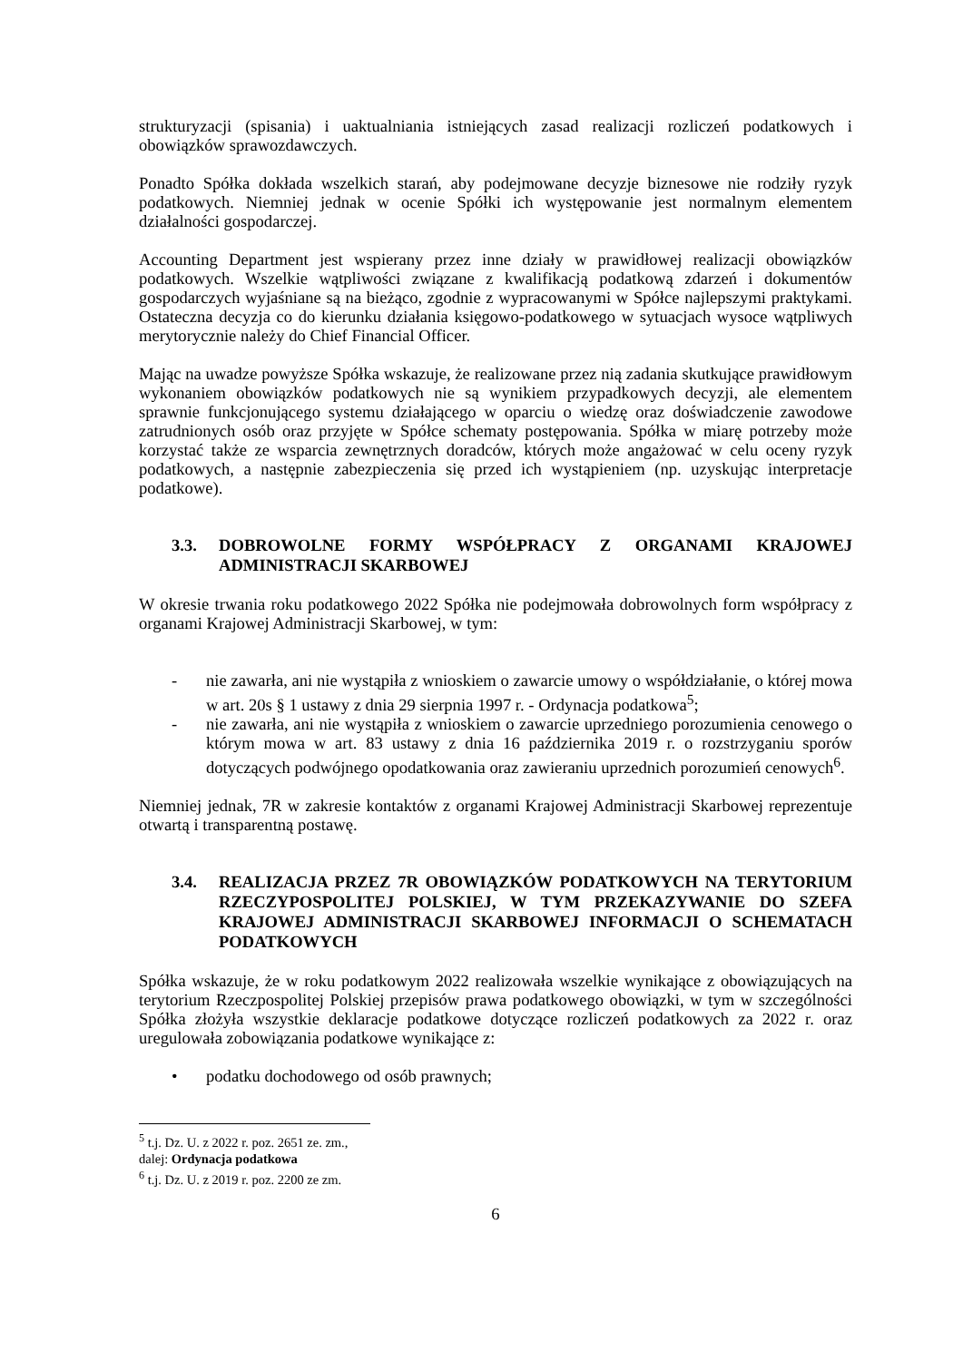strukturyzacji (spisania) i uaktualniania istniejących zasad realizacji rozliczeń podatkowych i obowiązków sprawozdawczych.
Ponadto Spółka dokłada wszelkich starań, aby podejmowane decyzje biznesowe nie rodziły ryzyk podatkowych. Niemniej jednak w ocenie Spółki ich występowanie jest normalnym elementem działalności gospodarczej.
Accounting Department jest wspierany przez inne działy w prawidłowej realizacji obowiązków podatkowych. Wszelkie wątpliwości związane z kwalifikacją podatkową zdarzeń i dokumentów gospodarczych wyjaśniane są na bieżąco, zgodnie z wypracowanymi w Spółce najlepszymi praktykami. Ostateczna decyzja co do kierunku działania księgowo-podatkowego w sytuacjach wysoce wątpliwych merytorycznie należy do Chief Financial Officer.
Mając na uwadze powyższe Spółka wskazuje, że realizowane przez nią zadania skutkujące prawidłowym wykonaniem obowiązków podatkowych nie są wynikiem przypadkowych decyzji, ale elementem sprawnie funkcjonującego systemu działającego w oparciu o wiedzę oraz doświadczenie zawodowe zatrudnionych osób oraz przyjęte w Spółce schematy postępowania. Spółka w miarę potrzeby może korzystać także ze wsparcia zewnętrznych doradców, których może angażować w celu oceny ryzyk podatkowych, a następnie zabezpieczenia się przed ich wystąpieniem (np. uzyskując interpretacje podatkowe).
3.3. DOBROWOLNE FORMY WSPÓŁPRACY Z ORGANAMI KRAJOWEJ ADMINISTRACJI SKARBOWEJ
W okresie trwania roku podatkowego 2022 Spółka nie podejmowała dobrowolnych form współpracy z organami Krajowej Administracji Skarbowej, w tym:
- nie zawarła, ani nie wystąpiła z wnioskiem o zawarcie umowy o współdziałanie, o której mowa w art. 20s § 1 ustawy z dnia 29 sierpnia 1997 r. - Ordynacja podatkowa<sup>5</sup>;
- nie zawarła, ani nie wystąpiła z wnioskiem o zawarcie uprzedniego porozumienia cenowego o którym mowa w art. 83 ustawy z dnia 16 października 2019 r. o rozstrzyganiu sporów dotyczących podwójnego opodatkowania oraz zawieraniu uprzednich porozumień cenowych<sup>6</sup>.
Niemniej jednak, 7R w zakresie kontaktów z organami Krajowej Administracji Skarbowej reprezentuje otwartą i transparentną postawę.
3.4. REALIZACJA PRZEZ 7R OBOWIĄZKÓW PODATKOWYCH NA TERYTORIUM RZECZYPOSPOLITEJ POLSKIEJ, W TYM PRZEKAZYWANIE DO SZEFA KRAJOWEJ ADMINISTRACJI SKARBOWEJ INFORMACJI O SCHEMATACH PODATKOWYCH
Spółka wskazuje, że w roku podatkowym 2022 realizowała wszelkie wynikające z obowiązujących na terytorium Rzeczpospolitej Polskiej przepisów prawa podatkowego obowiązki, w tym w szczególności Spółka złożyła wszystkie deklaracje podatkowe dotyczące rozliczeń podatkowych za 2022 r. oraz uregulowała zobowiązania podatkowe wynikające z:
• podatku dochodowego od osób prawnych;
<sup>5</sup> t.j. Dz. U. z 2022 r. poz. 2651 ze. zm., dalej: Ordynacja podatkowa
<sup>6</sup> t.j. Dz. U. z 2019 r. poz. 2200 ze zm.
6